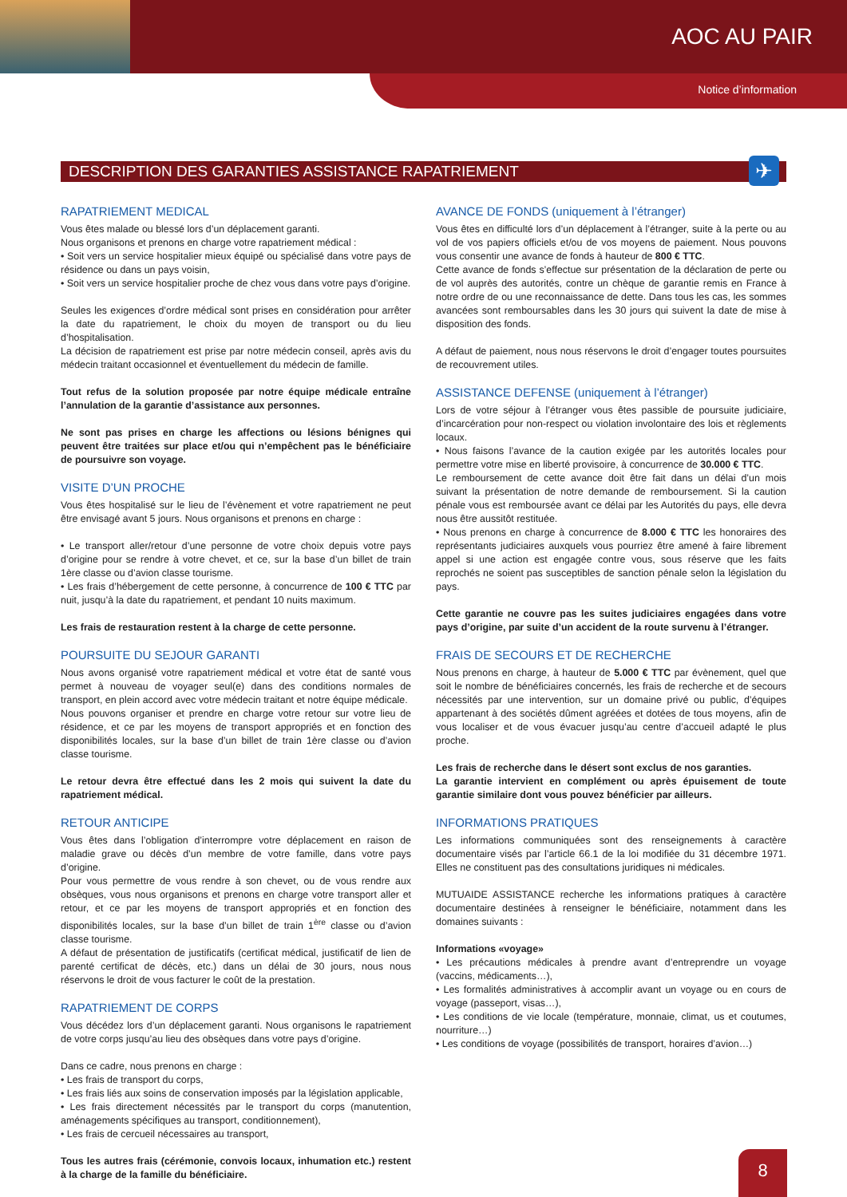AOC AU PAIR
Notice d’information
DESCRIPTION DES GARANTIES ASSISTANCE RAPATRIEMENT ✈
RAPATRIEMENT MEDICAL
Vous êtes malade ou blessé lors d’un déplacement garanti.
Nous organisons et prenons en charge votre rapatriement médical :
• Soit vers un service hospitalier mieux équipé ou spécialisé dans votre pays de résidence ou dans un pays voisin,
• Soit vers un service hospitalier proche de chez vous dans votre pays d’origine.
Seules les exigences d’ordre médical sont prises en considération pour arrêter la date du rapatriement, le choix du moyen de transport ou du lieu d’hospitalisation.
La décision de rapatriement est prise par notre médecin conseil, après avis du médecin traitant occasionnel et éventuellement du médecin de famille.
Tout refus de la solution proposée par notre équipe médicale entraîne l’annulation de la garantie d’assistance aux personnes.
Ne sont pas prises en charge les affections ou lésions bénignes qui peuvent être traitées sur place et/ou qui n’empêchent pas le bénéficiaire de poursuivre son voyage.
VISITE D’UN PROCHE
Vous êtes hospitalisé sur le lieu de l’évènement et votre rapatriement ne peut être envisagé avant 5 jours. Nous organisons et prenons en charge :
• Le transport aller/retour d’une personne de votre choix depuis votre pays d’origine pour se rendre à votre chevet, et ce, sur la base d’un billet de train 1ère classe ou d’avion classe tourisme.
• Les frais d’hébergement de cette personne, à concurrence de 100 € TTC par nuit, jusqu’à la date du rapatriement, et pendant 10 nuits maximum.
Les frais de restauration restent à la charge de cette personne.
POURSUITE DU SEJOUR GARANTI
Nous avons organisé votre rapatriement médical et votre état de santé vous permet à nouveau de voyager seul(e) dans des conditions normales de transport, en plein accord avec votre médecin traitant et notre équipe médicale.
Nous pouvons organiser et prendre en charge votre retour sur votre lieu de résidence, et ce par les moyens de transport appropriés et en fonction des disponibilités locales, sur la base d’un billet de train 1ère classe ou d’avion classe tourisme.
Le retour devra être effectué dans les 2 mois qui suivent la date du rapatriement médical.
RETOUR ANTICIPE
Vous êtes dans l’obligation d’interrompre votre déplacement en raison de maladie grave ou décès d’un membre de votre famille, dans votre pays d’origine.
Pour vous permettre de vous rendre à son chevet, ou de vous rendre aux obsèques, vous nous organisons et prenons en charge votre transport aller et retour, et ce par les moyens de transport appropriés et en fonction des disponibilités locales, sur la base d’un billet de train 1<sup>ère</sup> classe ou d’avion classe tourisme.
A défaut de présentation de justificatifs (certificat médical, justificatif de lien de parenté certificat de décès, etc.) dans un délai de 30 jours, nous nous réservons le droit de vous facturer le coût de la prestation.
RAPATRIEMENT DE CORPS
Vous décédez lors d’un déplacement garanti. Nous organisons le rapatriement de votre corps jusqu’au lieu des obsèques dans votre pays d’origine.
Dans ce cadre, nous prenons en charge :
• Les frais de transport du corps,
• Les frais liés aux soins de conservation imposés par la législation applicable,
• Les frais directement nécessités par le transport du corps (manutention, aménagements spécifiques au transport, conditionnement),
• Les frais de cercueil nécessaires au transport,
Tous les autres frais (cérémonie, convois locaux, inhumation etc.) restent à la charge de la famille du bénéficiaire.
AVANCE DE FONDS (uniquement à l’étranger)
Vous êtes en difficulté lors d’un déplacement à l’étranger, suite à la perte ou au vol de vos papiers officiels et/ou de vos moyens de paiement. Nous pouvons vous consentir une avance de fonds à hauteur de 800 € TTC.
Cette avance de fonds s’effectue sur présentation de la déclaration de perte ou de vol auprès des autorités, contre un chèque de garantie remis en France à notre ordre de ou une reconnaissance de dette. Dans tous les cas, les sommes avancées sont remboursables dans les 30 jours qui suivent la date de mise à disposition des fonds.
A défaut de paiement, nous nous réservons le droit d’engager toutes poursuites de recouvrement utiles.
ASSISTANCE DEFENSE (uniquement à l’étranger)
Lors de votre séjour à l’étranger vous êtes passible de poursuite judiciaire, d’incarcération pour non-respect ou violation involontaire des lois et règlements locaux.
• Nous faisons l’avance de la caution exigée par les autorités locales pour permettre votre mise en liberté provisoire, à concurrence de 30.000 € TTC.
Le remboursement de cette avance doit être fait dans un délai d’un mois suivant la présentation de notre demande de remboursement. Si la caution pénale vous est remboursée avant ce délai par les Autorités du pays, elle devra nous être aussitôt restituée.
• Nous prenons en charge à concurrence de 8.000 € TTC les honoraires des représentants judiciaires auxquels vous pourriez être amené à faire librement appel si une action est engagée contre vous, sous réserve que les faits reprochés ne soient pas susceptibles de sanction pénale selon la législation du pays.
Cette garantie ne couvre pas les suites judiciaires engagées dans votre pays d’origine, par suite d’un accident de la route survenu à l’étranger.
FRAIS DE SECOURS ET DE RECHERCHE
Nous prenons en charge, à hauteur de 5.000 € TTC par évènement, quel que soit le nombre de bénéficiaires concernés, les frais de recherche et de secours nécessités par une intervention, sur un domaine privé ou public, d’équipes appartenant à des sociétés dûment agréées et dotées de tous moyens, afin de vous localiser et de vous évacuer jusqu’au centre d’accueil adapté le plus proche.
Les frais de recherche dans le désert sont exclus de nos garanties.
La garantie intervient en complément ou après épuisement de toute garantie similaire dont vous pouvez bénéficier par ailleurs.
INFORMATIONS PRATIQUES
Les informations communiquées sont des renseignements à caractère documentaire visés par l’article 66.1 de la loi modifiée du 31 décembre 1971. Elles ne constituent pas des consultations juridiques ni médicales.
MUTUAIDE ASSISTANCE recherche les informations pratiques à caractère documentaire destinées à renseigner le bénéficiaire, notamment dans les domaines suivants :
Informations «voyage»
• Les précautions médicales à prendre avant d’entreprendre un voyage (vaccins, médicaments…),
• Les formalités administratives à accomplir avant un voyage ou en cours de voyage (passeport, visas…),
• Les conditions de vie locale (température, monnaie, climat, us et coutumes, nourriture…)
• Les conditions de voyage (possibilités de transport, horaires d’avion…)
8